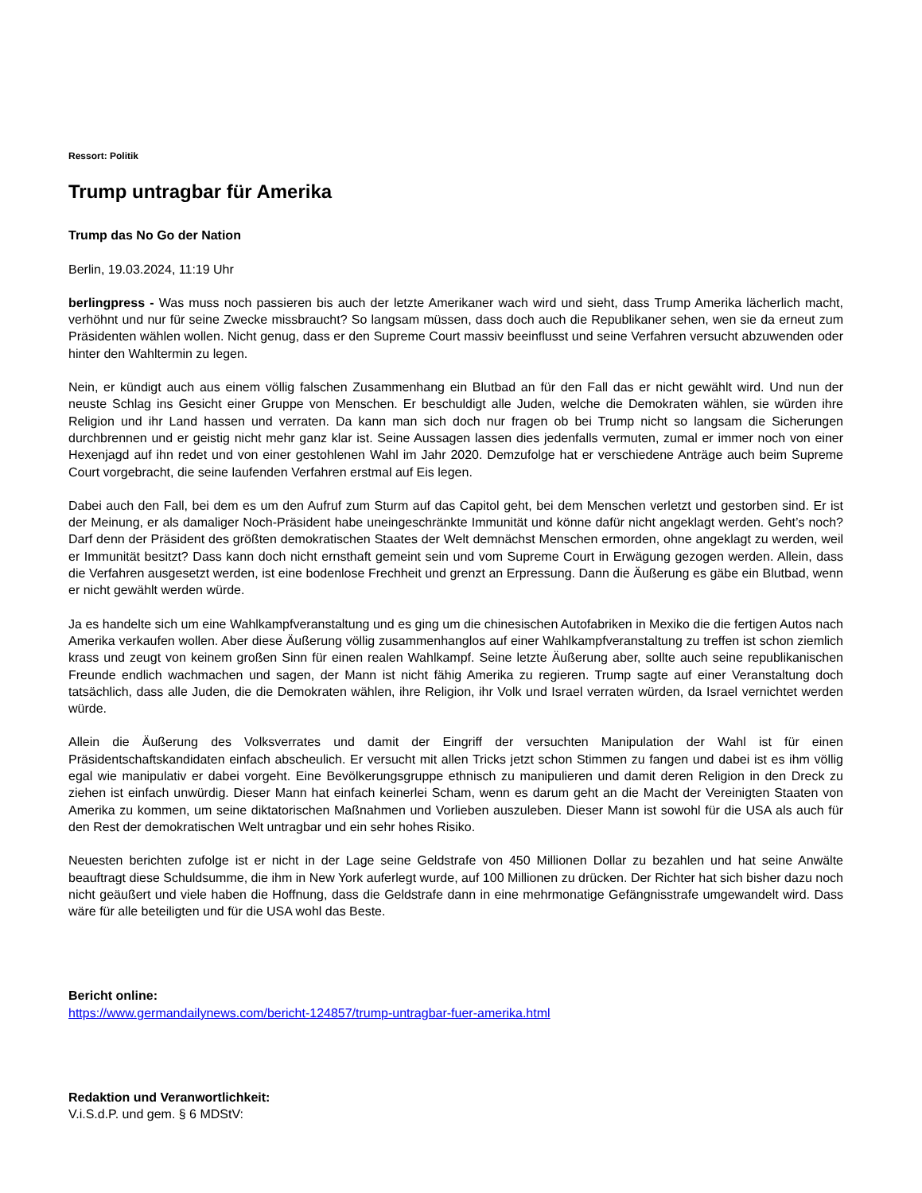Ressort: Politik
Trump untragbar für Amerika
Trump das No Go der Nation
Berlin, 19.03.2024, 11:19 Uhr
berlingpress - Was muss noch passieren bis auch der letzte Amerikaner wach wird und sieht, dass Trump Amerika lächerlich macht, verhöhnt und nur für seine Zwecke missbraucht? So langsam müssen, dass doch auch die Republikaner sehen, wen sie da erneut zum Präsidenten wählen wollen. Nicht genug, dass er den Supreme Court massiv beeinflusst und seine Verfahren versucht abzuwenden oder hinter den Wahltermin zu legen.
Nein, er kündigt auch aus einem völlig falschen Zusammenhang ein Blutbad an für den Fall das er nicht gewählt wird. Und nun der neuste Schlag ins Gesicht einer Gruppe von Menschen. Er beschuldigt alle Juden, welche die Demokraten wählen, sie würden ihre Religion und ihr Land hassen und verraten. Da kann man sich doch nur fragen ob bei Trump nicht so langsam die Sicherungen durchbrennen und er geistig nicht mehr ganz klar ist. Seine Aussagen lassen dies jedenfalls vermuten, zumal er immer noch von einer Hexenjagd auf ihn redet und von einer gestohlenen Wahl im Jahr 2020. Demzufolge hat er verschiedene Anträge auch beim Supreme Court vorgebracht, die seine laufenden Verfahren erstmal auf Eis legen.
Dabei auch den Fall, bei dem es um den Aufruf zum Sturm auf das Capitol geht, bei dem Menschen verletzt und gestorben sind. Er ist der Meinung, er als damaliger Noch-Präsident habe uneingeschränkte Immunität und könne dafür nicht angeklagt werden. Geht’s noch? Darf denn der Präsident des größten demokratischen Staates der Welt demnächst Menschen ermorden, ohne angeklagt zu werden, weil er Immunität besitzt? Dass kann doch nicht ernsthaft gemeint sein und vom Supreme Court in Erwägung gezogen werden. Allein, dass die Verfahren ausgesetzt werden, ist eine bodenlose Frechheit und grenzt an Erpressung. Dann die Äußerung es gäbe ein Blutbad, wenn er nicht gewählt werden würde.
Ja es handelte sich um eine Wahlkampfveranstaltung und es ging um die chinesischen Autofabriken in Mexiko die die fertigen Autos nach Amerika verkaufen wollen. Aber diese Äußerung völlig zusammenhanglos auf einer Wahlkampfveranstaltung zu treffen ist schon ziemlich krass und zeugt von keinem großen Sinn für einen realen Wahlkampf. Seine letzte Äußerung aber, sollte auch seine republikanischen Freunde endlich wachmachen und sagen, der Mann ist nicht fähig Amerika zu regieren. Trump sagte auf einer Veranstaltung doch tatsächlich, dass alle Juden, die die Demokraten wählen, ihre Religion, ihr Volk und Israel verraten würden, da Israel vernichtet werden würde.
Allein die Äußerung des Volksverrates und damit der Eingriff der versuchten Manipulation der Wahl ist für einen Präsidentschaftskandidaten einfach abscheulich. Er versucht mit allen Tricks jetzt schon Stimmen zu fangen und dabei ist es ihm völlig egal wie manipulativ er dabei vorgeht. Eine Bevölkerungsgruppe ethnisch zu manipulieren und damit deren Religion in den Dreck zu ziehen ist einfach unwürdig. Dieser Mann hat einfach keinerlei Scham, wenn es darum geht an die Macht der Vereinigten Staaten von Amerika zu kommen, um seine diktatorischen Maßnahmen und Vorlieben auszuleben. Dieser Mann ist sowohl für die USA als auch für den Rest der demokratischen Welt untragbar und ein sehr hohes Risiko.
Neuesten berichten zufolge ist er nicht in der Lage seine Geldstrafe von 450 Millionen Dollar zu bezahlen und hat seine Anwälte beauftragt diese Schuldsumme, die ihm in New York auferlegt wurde, auf 100 Millionen zu drücken. Der Richter hat sich bisher dazu noch nicht geäußert und viele haben die Hoffnung, dass die Geldstrafe dann in eine mehrmonatige Gefängnisstrafe umgewandelt wird. Dass wäre für alle beteiligten und für die USA wohl das Beste.
Bericht online:
https://www.germandailynews.com/bericht-124857/trump-untragbar-fuer-amerika.html
Redaktion und Veranwortlichkeit:
V.i.S.d.P. und gem. § 6 MDStV: